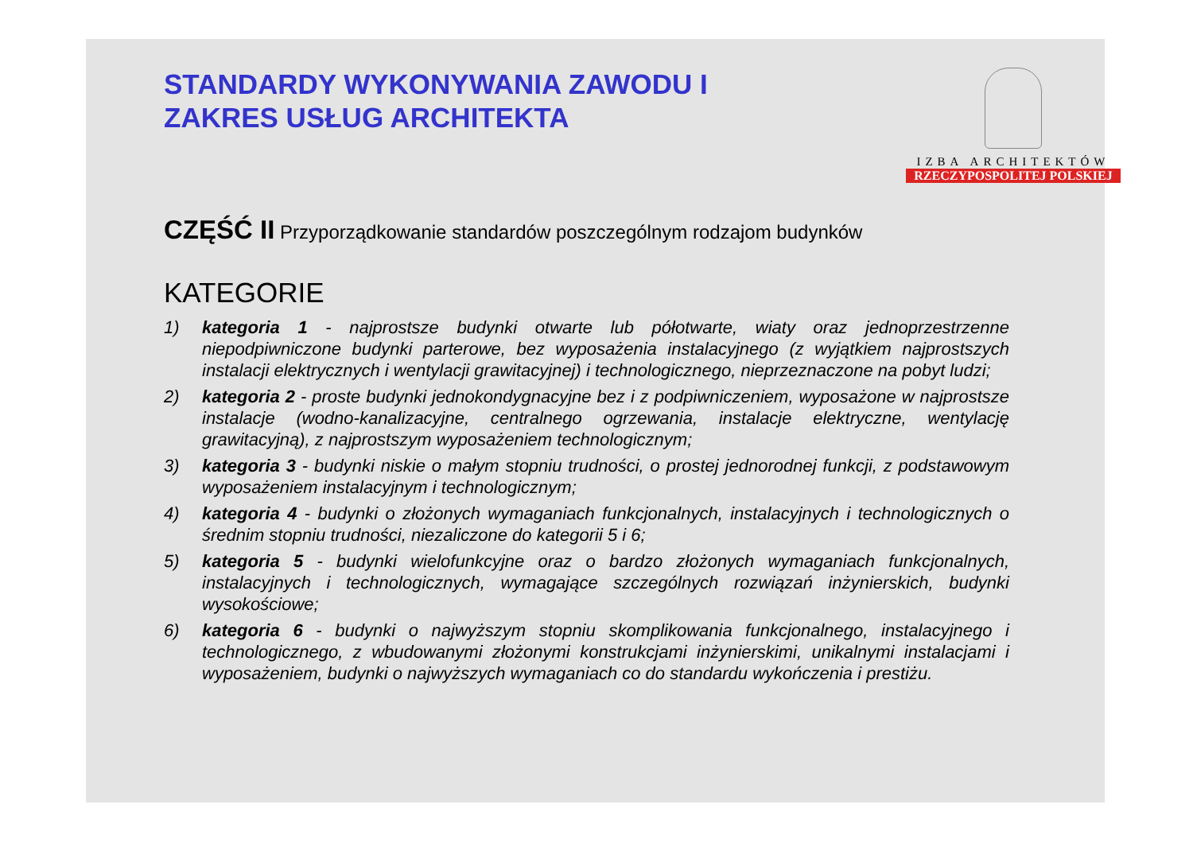STANDARDY WYKONYWANIA ZAWODU I
ZAKRES USŁUG ARCHITEKTA
IZBA ARCHITEKTÓW
RZECZYPOSPOLITEJ POLSKIEJ
CZĘŚĆ II Przyporządkowanie standardów poszczególnym rodzajom budynków
KATEGORIE
1) kategoria 1 - najprostsze budynki otwarte lub półotwarte, wiaty oraz jednoprzestrzenne niepodpiwniczone budynki parterowe, bez wyposażenia instalacyjnego (z wyjątkiem najprostszych instalacji elektrycznych i wentylacji grawitacyjnej) i technologicznego, nieprzeznaczone na pobyt ludzi;
2) kategoria 2 - proste budynki jednokondygnacyjne bez i z podpiwniczeniem, wyposażone w najprostsze instalacje (wodno-kanalizacyjne, centralnego ogrzewania, instalacje elektryczne, wentylację grawitacyjną), z najprostszym wyposażeniem technologicznym;
3) kategoria 3 - budynki niskie o małym stopniu trudności, o prostej jednorodnej funkcji, z podstawowym wyposażeniem instalacyjnym i technologicznym;
4) kategoria 4 - budynki o złożonych wymaganiach funkcjonalnych, instalacyjnych i technologicznych o średnim stopniu trudności, niezaliczone do kategorii 5 i 6;
5) kategoria 5 - budynki wielofunkcyjne oraz o bardzo złożonych wymaganiach funkcjonalnych, instalacyjnych i technologicznych, wymagające szczególnych rozwiązań inżynierskich, budynki wysokościowe;
6) kategoria 6 - budynki o najwyższym stopniu skomplikowania funkcjonalnego, instalacyjnego i technologicznego, z wbudowanymi złożonymi konstrukcjami inżynierskimi, unikalnymi instalacjami i wyposażeniem, budynki o najwyższych wymaganiach co do standardu wykończenia i prestiżu.